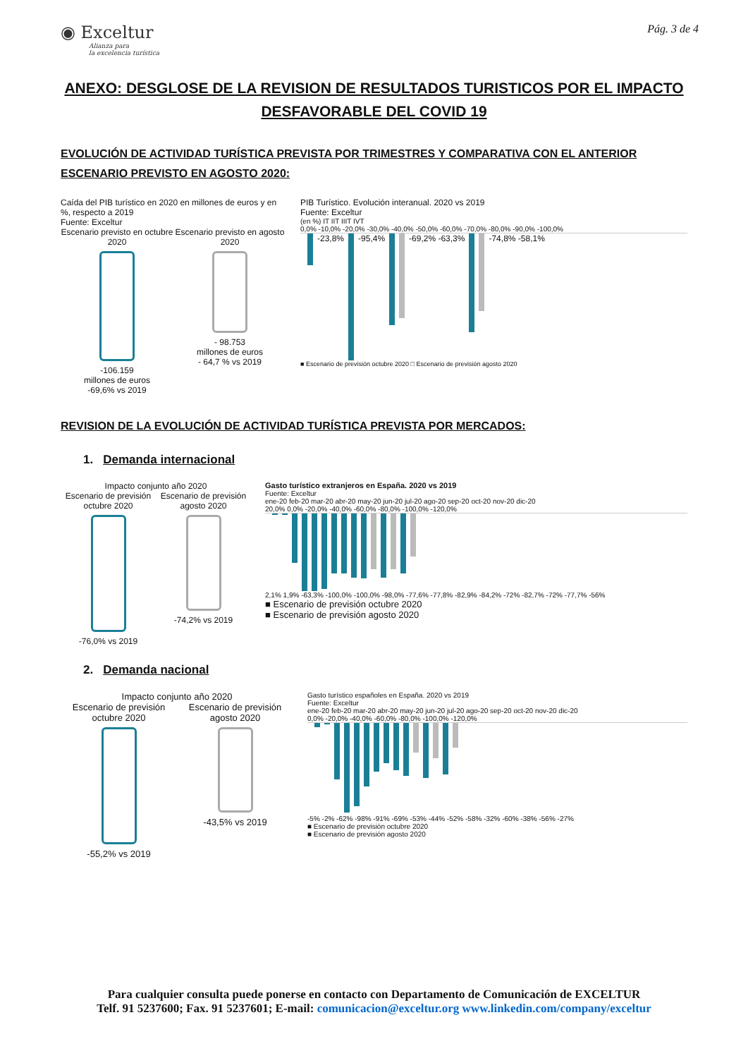◉ Exceltur
Alianza para
la excelencia turística
Pág. 3 de 4
ANEXO: DESGLOSE DE LA REVISION DE RESULTADOS TURISTICOS POR EL IMPACTO DESFAVORABLE DEL COVID 19
EVOLUCIÓN DE ACTIVIDAD TURÍSTICA PREVISTA POR TRIMESTRES Y COMPARATIVA CON EL ANTERIOR ESCENARIO PREVISTO EN AGOSTO 2020:
Caída del PIB turístico en 2020 en millones de euros y en %, respecto a 2019
Fuente: Exceltur
Escenario previsto en octubre 2020
-106.159
millones de euros
-69,6% vs 2019
Escenario previsto en agosto 2020
- 98.753
millones de euros
- 64,7 % vs 2019
PIB Turístico. Evolución interanual. 2020 vs 2019
Fuente: Exceltur
(en %) IT IIT IIIT IVT
0,0% -10,0% -20,0% -30,0% -40,0% -50,0% -60,0% -70,0% -80,0% -90,0% -100,0%
-23,8%
-95,4%
-69,2% -63,3%
-74,8% -58,1%
■ Escenario de previsión octubre 2020 □ Escenario de previsión agosto 2020
REVISION DE LA EVOLUCIÓN DE ACTIVIDAD TURÍSTICA PREVISTA POR MERCADOS:
1. Demanda internacional
Impacto conjunto año 2020
Escenario de previsión octubre 2020
-76,0% vs 2019
Escenario de previsión agosto 2020
-74,2% vs 2019
Gasto turístico extranjeros en España. 2020 vs 2019
Fuente: Exceltur
ene-20 feb-20 mar-20 abr-20 may-20 jun-20 jul-20 ago-20 sep-20 oct-20 nov-20 dic-20
20,0% 0,0% -20,0% -40,0% -60,0% -80,0% -100,0% -120,0%
2,1% 1,9% -63,3% -100,0% -100,0% -98,0% -77,6% -77,8% -82,9% -84,2% -72% -82,7% -72% -77,7% -56%
■ Escenario de previsión octubre 2020
■ Escenario de previsión agosto 2020
2. Demanda nacional
Impacto conjunto año 2020
Escenario de previsión octubre 2020
-55,2% vs 2019
Escenario de previsión agosto 2020
-43,5% vs 2019
Gasto turístico españoles en España. 2020 vs 2019
Fuente: Exceltur
ene-20 feb-20 mar-20 abr-20 may-20 jun-20 jul-20 ago-20 sep-20 oct-20 nov-20 dic-20
0,0% -20,0% -40,0% -60,0% -80,0% -100,0% -120,0%
-5% -2% -62% -98% -91% -69% -53% -44% -52% -58% -32% -60% -38% -56% -27%
■ Escenario de previsión octubre 2020
■ Escenario de previsión agosto 2020
Para cualquier consulta puede ponerse en contacto con Departamento de Comunicación de EXCELTUR
Telf. 91 5237600; Fax. 91 5237601; E-mail: comunicacion@exceltur.org www.linkedin.com/company/exceltur